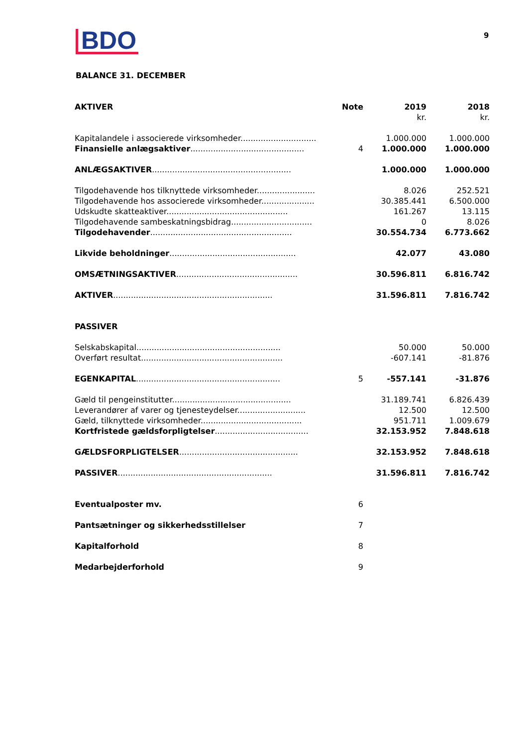BDO 9
BALANCE 31. DECEMBER
| AKTIVER | Note | 2019 | 2018 |
| --- | --- | --- | --- |
| | | kr. | kr. |
| Kapitalandele i associerede virksomheder.............................. | | 1.000.000 | 1.000.000 |
| Finansielle anlægsaktiver ............................................. | 4 | 1.000.000 | 1.000.000 |
| ANLÆGSAKTIVER ....................................................... | | 1.000.000 | 1.000.000 |
| Tilgodehavende hos tilknyttede virksomheder....................... | | 8.026 | 252.521 |
| Tilgodehavende hos associerede virksomheder..................... | | 30.385.441 | 6.500.000 |
| Udskudte skatteaktiver................................................ | | 161.267 | 13.115 |
| Tilgodehavende sambeskatningsbidrag................................ | | 0 | 8.026 |
| Tilgodehavender ........................................................ | | 30.554.734 | 6.773.662 |
| Likvide beholdninger .................................................. | | 42.077 | 43.080 |
| OMSÆTNINGSAKTIVER ................................................ | | 30.596.811 | 6.816.742 |
| AKTIVER ............................................................... | | 31.596.811 | 7.816.742 |
| PASSIVER | | | |
| Selskabskapital......................................................... | | 50.000 | 50.000 |
| Overført resultat........................................................ | | -607.141 | -81.876 |
| EGENKAPITAL ......................................................... | 5 | -557.141 | -31.876 |
| Gæld til pengeinstitutter............................................... | | 31.189.741 | 6.826.439 |
| Leverandører af varer og tjenesteydelser........................... | | 12.500 | 12.500 |
| Gæld, tilknyttede virksomheder........................................ | | 951.711 | 1.009.679 |
| Kortfristede gældsforpligtelser ..................................... | | 32.153.952 | 7.848.618 |
| GÆLDSFORPLIGTELSER ............................................... | | 32.153.952 | 7.848.618 |
| PASSIVER ............................................................. | | 31.596.811 | 7.816.742 |
| Eventualposter mv. | 6 | | |
| Pantsætninger og sikkerhedsstillelser | 7 | | |
| Kapitalforhold | 8 | | |
| Medarbejderforhold | 9 | | |